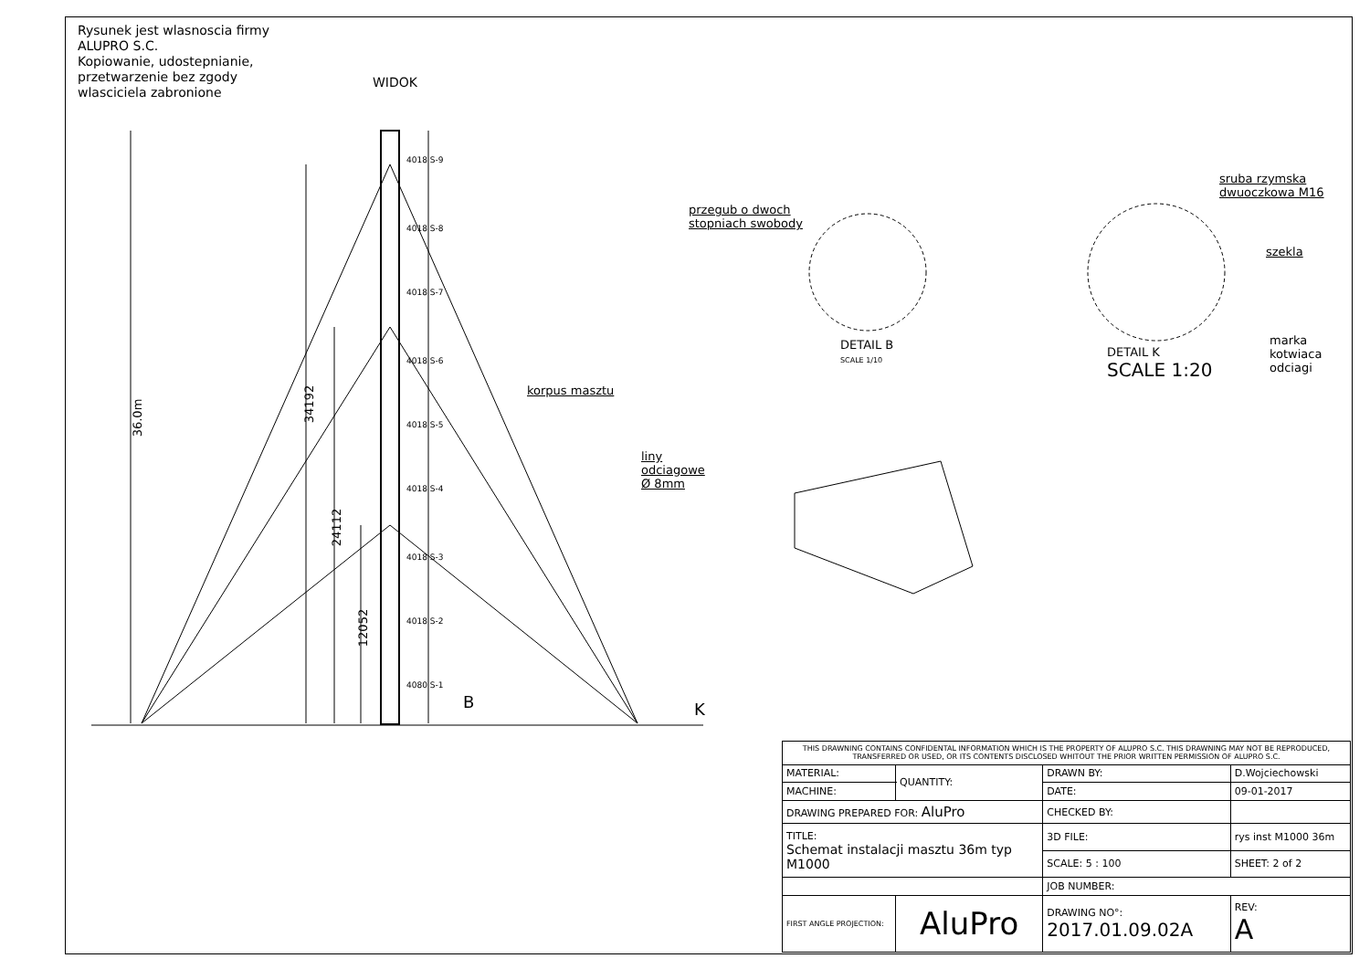Rysunek jest wlasnoscia firmy
ALUPRO S.C.
Kopiowanie, udostepnianie,
przetwarzenie bez zgody
wlasciciela zabronione
WIDOK
36.0m
34192
24112
12052
4018 S-9
4018 S-8
4018 S-7
4018 S-6
4018 S-5
4018 S-4
4018 S-3
4018 S-2
4080 S-1
korpus masztu
liny
odciagowe
Ø 8mm
B K
przegub o dwoch
stopniach swobody
DETAIL B
SCALE 1/10
sruba rzymska
dwuoczkowa M16
szekla
marka
kotwiaca
odciagi
DETAIL K
SCALE 1:20
| THIS DRAWNING CONTAINS CONFIDENTAL INFORMATION WHICH IS THE PROPERTY OF ALUPRO S.C. THIS DRAWNING MAY NOT BE REPRODUCED, TRANSFERRED OR USED, OR ITS CONTENTS DISCLOSED WHITOUT THE PRIOR WRITTEN PERMISSION OF ALUPRO S.C. | | | | | |
| MATERIAL: | | QUANTITY: | DRAWN BY: | D.Wojciechowski | |
| MACHINE: | | | DATE: | 09-01-2017 | |
| DRAWING PREPARED FOR: AluPro | | | CHECKED BY: | | |
| TITLE: Schemat instalacji masztu 36m typ M1000 | | | 3D FILE: | rys inst M1000 36m | |
| | | | SCALE: 5 : 100 | SHEET: 2 of 2 | |
| | | | JOB NUMBER: | | |
| FIRST ANGLE PROJECTION: | AluPro | | DRAWING NO°: 2017.01.09.02A | | REV: A |